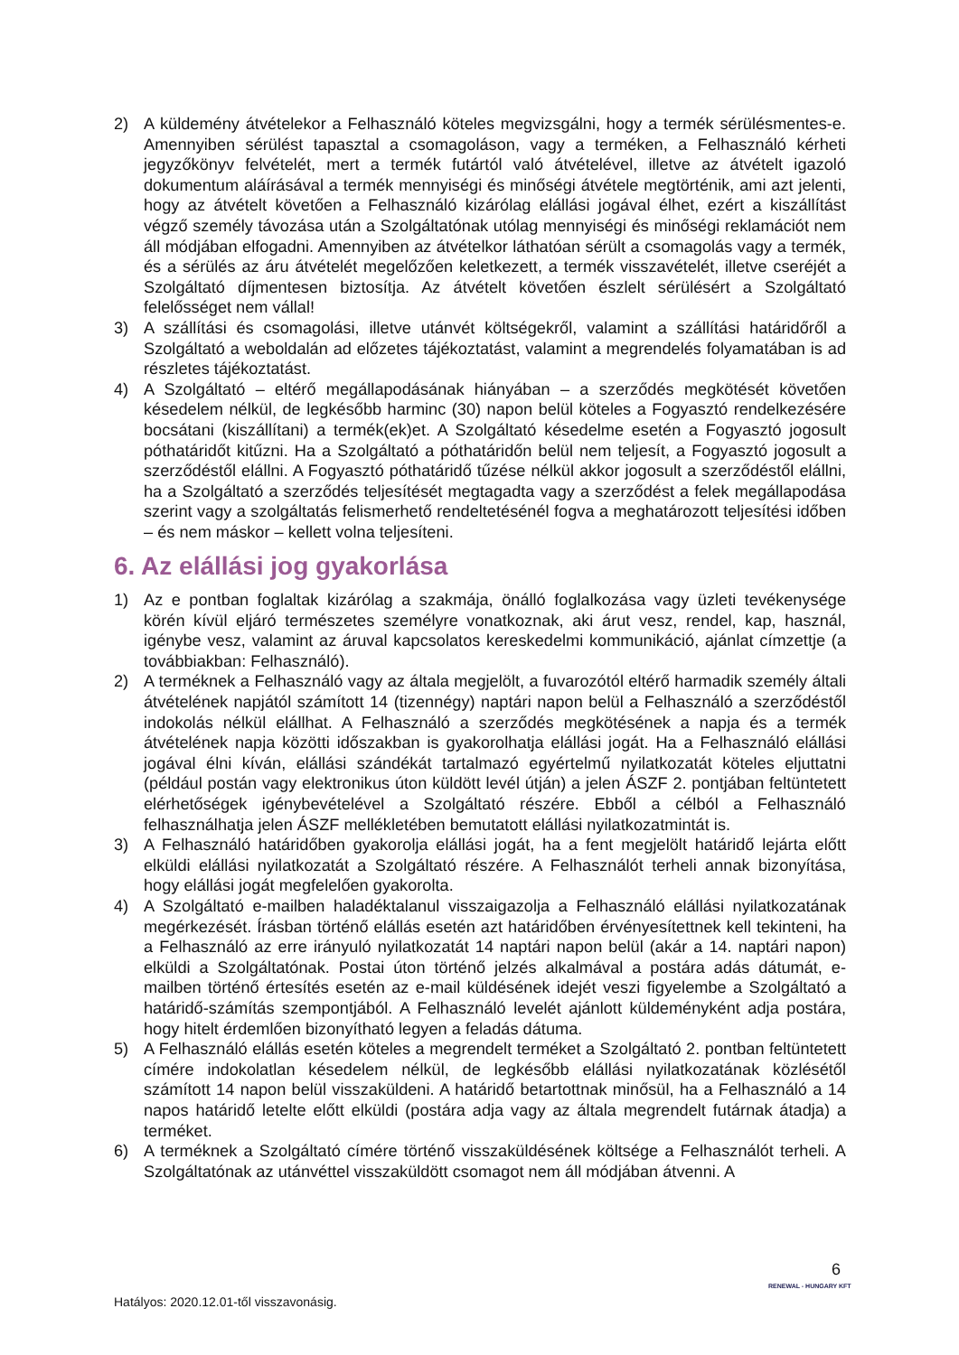2) A küldemény átvételekor a Felhasználó köteles megvizsgálni, hogy a termék sérülésmentes-e. Amennyiben sérülést tapasztal a csomagoláson, vagy a terméken, a Felhasználó kérheti jegyzőkönyv felvételét, mert a termék futártól való átvételével, illetve az átvételt igazoló dokumentum aláírásával a termék mennyiségi és minőségi átvétele megtörténik, ami azt jelenti, hogy az átvételt követően a Felhasználó kizárólag elállási jogával élhet, ezért a kiszállítást végző személy távozása után a Szolgáltatónak utólag mennyiségi és minőségi reklamációt nem áll módjában elfogadni. Amennyiben az átvételkor láthatóan sérült a csomagolás vagy a termék, és a sérülés az áru átvételét megelőzően keletkezett, a termék visszavételét, illetve cseréjét a Szolgáltató díjmentesen biztosítja. Az átvételt követően észlelt sérülésért a Szolgáltató felelősséget nem vállal!
3) A szállítási és csomagolási, illetve utánvét költségekről, valamint a szállítási határidőről a Szolgáltató a weboldalán ad előzetes tájékoztatást, valamint a megrendelés folyamatában is ad részletes tájékoztatást.
4) A Szolgáltató – eltérő megállapodásának hiányában – a szerződés megkötését követően késedelem nélkül, de legkésőbb harminc (30) napon belül köteles a Fogyasztó rendelkezésére bocsátani (kiszállítani) a termék(ek)et. A Szolgáltató késedelme esetén a Fogyasztó jogosult póthatáridőt kitűzni. Ha a Szolgáltató a póthatáridőn belül nem teljesít, a Fogyasztó jogosult a szerződéstől elállni. A Fogyasztó póthatáridő tűzése nélkül akkor jogosult a szerződéstől elállni, ha a Szolgáltató a szerződés teljesítését megtagadta vagy a szerződést a felek megállapodása szerint vagy a szolgáltatás felismerhető rendeltetésénél fogva a meghatározott teljesítési időben – és nem máskor – kellett volna teljesíteni.
6. Az elállási jog gyakorlása
1) Az e pontban foglaltak kizárólag a szakmája, önálló foglalkozása vagy üzleti tevékenysége körén kívül eljáró természetes személyre vonatkoznak, aki árut vesz, rendel, kap, használ, igénybe vesz, valamint az áruval kapcsolatos kereskedelmi kommunikáció, ajánlat címzettje (a továbbiakban: Felhasználó).
2) A terméknek a Felhasználó vagy az általa megjelölt, a fuvarozótól eltérő harmadik személy általi átvételének napjától számított 14 (tizennégy) naptári napon belül a Felhasználó a szerződéstől indokolás nélkül elállhat. A Felhasználó a szerződés megkötésének a napja és a termék átvételének napja közötti időszakban is gyakorolhatja elállási jogát. Ha a Felhasználó elállási jogával élni kíván, elállási szándékát tartalmazó egyértelmű nyilatkozatát köteles eljuttatni (például postán vagy elektronikus úton küldött levél útján) a jelen ÁSZF 2. pontjában feltüntetett elérhetőségek igénybevételével a Szolgáltató részére. Ebből a célból a Felhasználó felhasználhatja jelen ÁSZF mellékletében bemutatott elállási nyilatkozatmintát is.
3) A Felhasználó határidőben gyakorolja elállási jogát, ha a fent megjelölt határidő lejárta előtt elküldi elállási nyilatkozatát a Szolgáltató részére. A Felhasználót terheli annak bizonyítása, hogy elállási jogát megfelelően gyakorolta.
4) A Szolgáltató e-mailben haladéktalanul visszaigazolja a Felhasználó elállási nyilatkozatának megérkezését. Írásban történő elállás esetén azt határidőben érvényesítettnek kell tekinteni, ha a Felhasználó az erre irányuló nyilatkozatát 14 naptári napon belül (akár a 14. naptári napon) elküldi a Szolgáltatónak. Postai úton történő jelzés alkalmával a postára adás dátumát, e-mailben történő értesítés esetén az e-mail küldésének idejét veszi figyelembe a Szolgáltató a határidő-számítás szempontjából. A Felhasználó levelét ajánlott küldeményként adja postára, hogy hitelt érdemlően bizonyítható legyen a feladás dátuma.
5) A Felhasználó elállás esetén köteles a megrendelt terméket a Szolgáltató 2. pontban feltüntetett címére indokolatlan késedelem nélkül, de legkésőbb elállási nyilatkozatának közlésétől számított 14 napon belül visszaküldeni. A határidő betartottnak minősül, ha a Felhasználó a 14 napos határidő letelte előtt elküldi (postára adja vagy az általa megrendelt futárnak átadja) a terméket.
6) A terméknek a Szolgáltató címére történő visszaküldésének költsége a Felhasználót terheli. A Szolgáltatónak az utánvéttel visszaküldött csomagot nem áll módjában átvenni. A
6
RENEWAL - HUNGARY KFT
Hatályos: 2020.12.01-től visszavonásig.